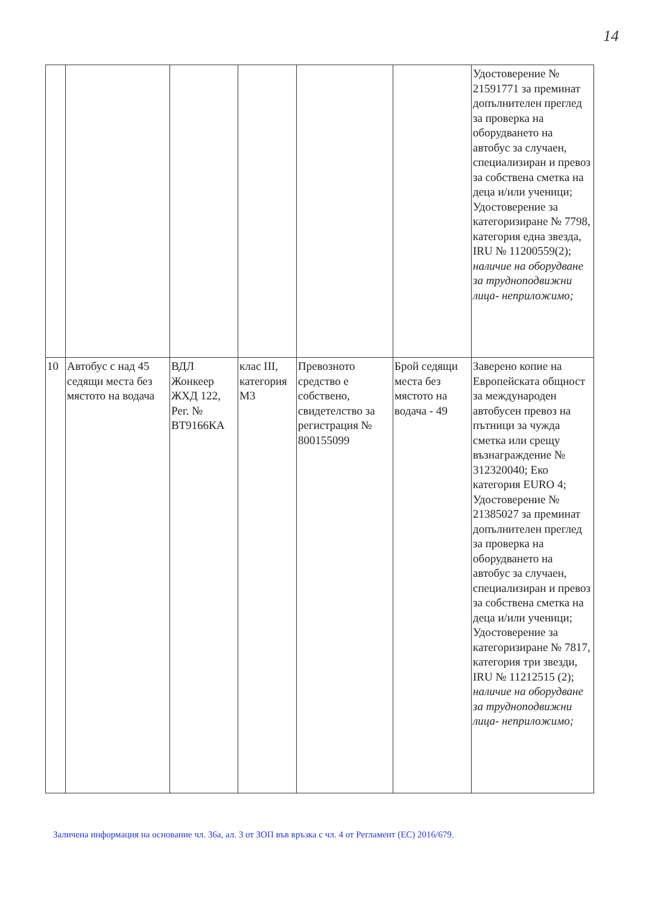14
| | | | | | | Удостоверение № 21591771 за преминат допълнителен преглед за проверка на оборудването на автобус за случаен, специализиран и превоз за собствена сметка на деца и/или ученици; Удостоверение за категоризиране № 7798, категория една звезда, IRU № 11200559(2); наличие на оборудване за трудноподвижни лица- неприложимо; |
| 10 | Автобус с над 45 седящи места без мястото на водача | ВДЛ Жонкеер ЖХД 122, Рег. № ВТ9166КА | клас III, категория М3 | Превозното средство е собствено, свидетелство за регистрация № 800155099 | Брой седящи места без мястото на водача - 49 | Заверено копие на Европейската общност за международен автобусен превоз на пътници за чужда сметка или срещу възнаграждение № 312320040; Еко категория EURO 4; Удостоверение № 21385027 за преминат допълнителен преглед за проверка на оборудването на автобус за случаен, специализиран и превоз за собствена сметка на деца и/или ученици; Удостоверение за категоризиране № 7817, категория три звезди, IRU № 11212515 (2); наличие на оборудване за трудноподвижни лица- неприложимо; |
Заличена информация на основание чл. 36а, ал. 3 от ЗОП във връзка с чл. 4 от Регламент (ЕС) 2016/679.